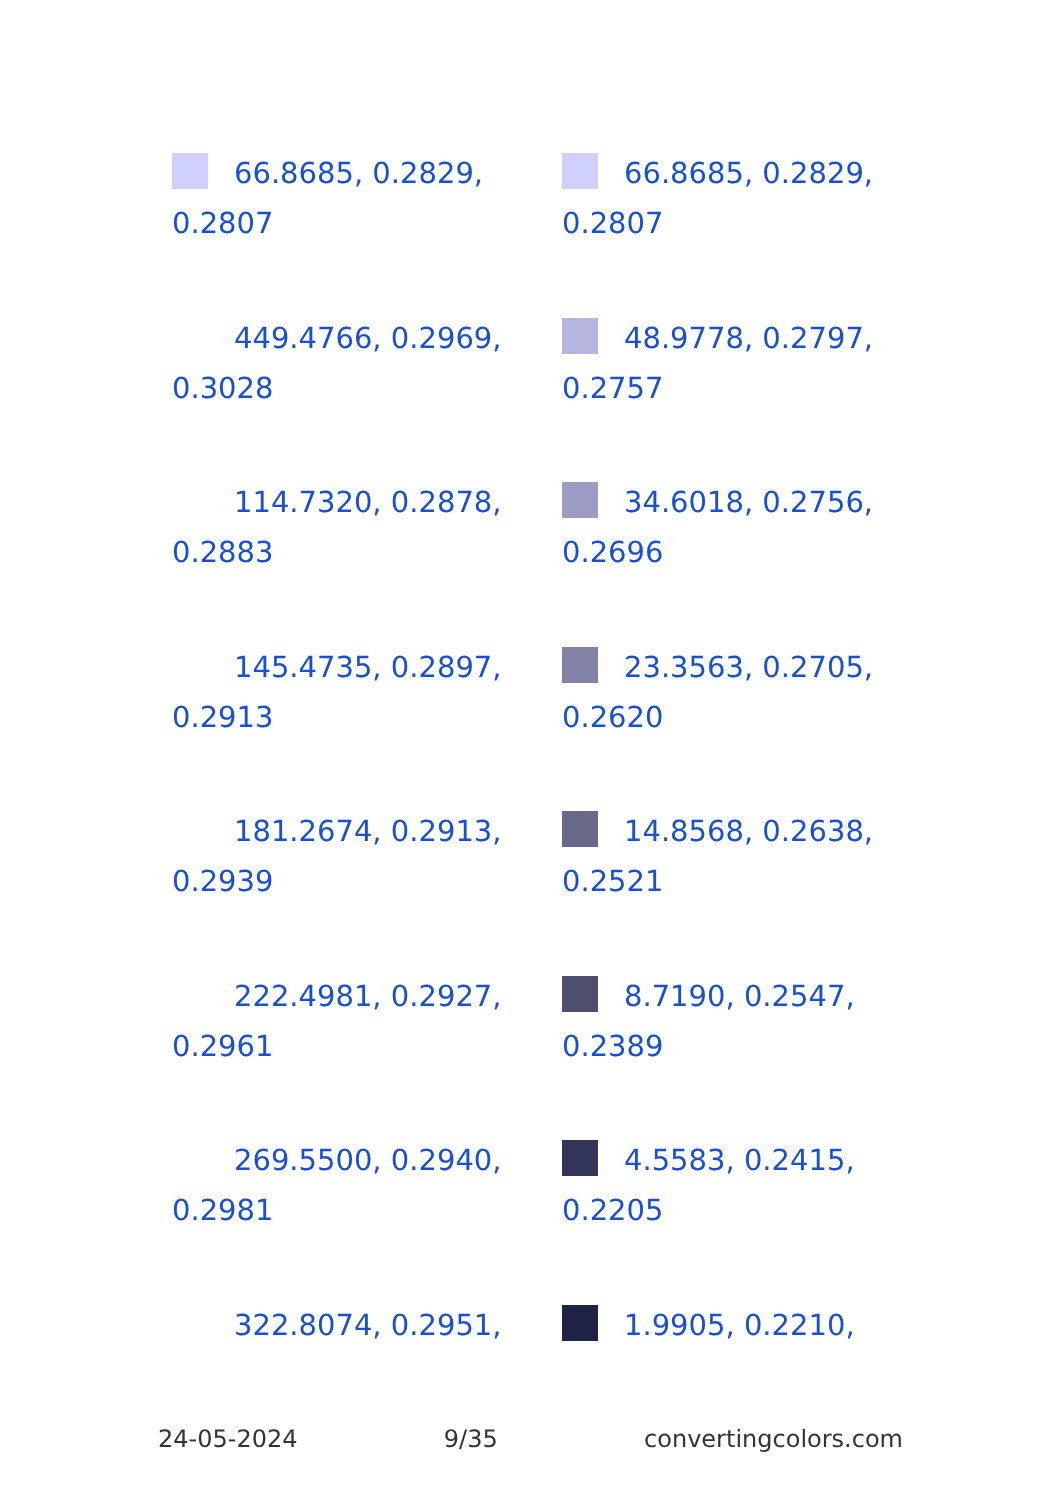66.8685, 0.2829, 0.2807
66.8685, 0.2829, 0.2807
449.4766, 0.2969, 0.3028
48.9778, 0.2797, 0.2757
114.7320, 0.2878, 0.2883
34.6018, 0.2756, 0.2696
145.4735, 0.2897, 0.2913
23.3563, 0.2705, 0.2620
181.2674, 0.2913, 0.2939
14.8568, 0.2638, 0.2521
222.4981, 0.2927, 0.2961
8.7190, 0.2547, 0.2389
269.5500, 0.2940, 0.2981
4.5583, 0.2415, 0.2205
322.8074, 0.2951,
1.9905, 0.2210,
24-05-2024 9/35 convertingcolors.com